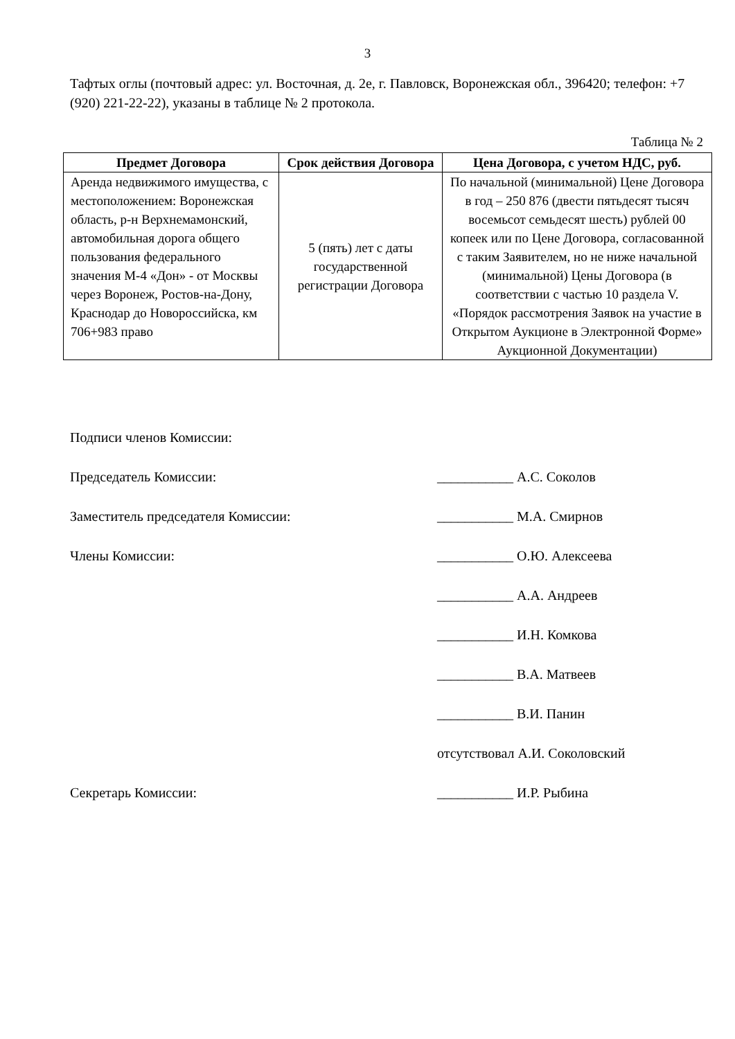3
Тафтых оглы (почтовый адрес: ул. Восточная, д. 2е, г. Павловск, Воронежская обл., 396420; телефон: +7 (920) 221-22-22), указаны в таблице № 2 протокола.
Таблица № 2
| Предмет Договора | Срок действия Договора | Цена Договора, с учетом НДС, руб. |
| --- | --- | --- |
| Аренда недвижимого имущества, с местоположением: Воронежская область, р-н Верхнемамонский, автомобильная дорога общего пользования федерального значения М-4 «Дон» - от Москвы через Воронеж, Ростов-на-Дону, Краснодар до Новороссийска, км 706+983 право | 5 (пять) лет с даты государственной регистрации Договора | По начальной (минимальной) Цене Договора в год – 250 876 (двести пятьдесят тысяч восемьсот семьдесят шесть) рублей 00 копеек или по Цене Договора, согласованной с таким Заявителем, но не ниже начальной (минимальной) Цены Договора (в соответствии с частью 10 раздела V. «Порядок рассмотрения Заявок на участие в Открытом Аукционе в Электронной Форме» Аукционной Документации) |
Подписи членов Комиссии:
Председатель Комиссии: ___________ А.С. Соколов
Заместитель председателя Комиссии: ___________ М.А. Смирнов
Члены Комиссии: ___________ О.Ю. Алексеева
___________ А.А. Андреев
___________ И.Н. Комкова
___________ В.А. Матвеев
___________ В.И. Панин
отсутствовал А.И. Соколовский
Секретарь Комиссии: ___________ И.Р. Рыбина